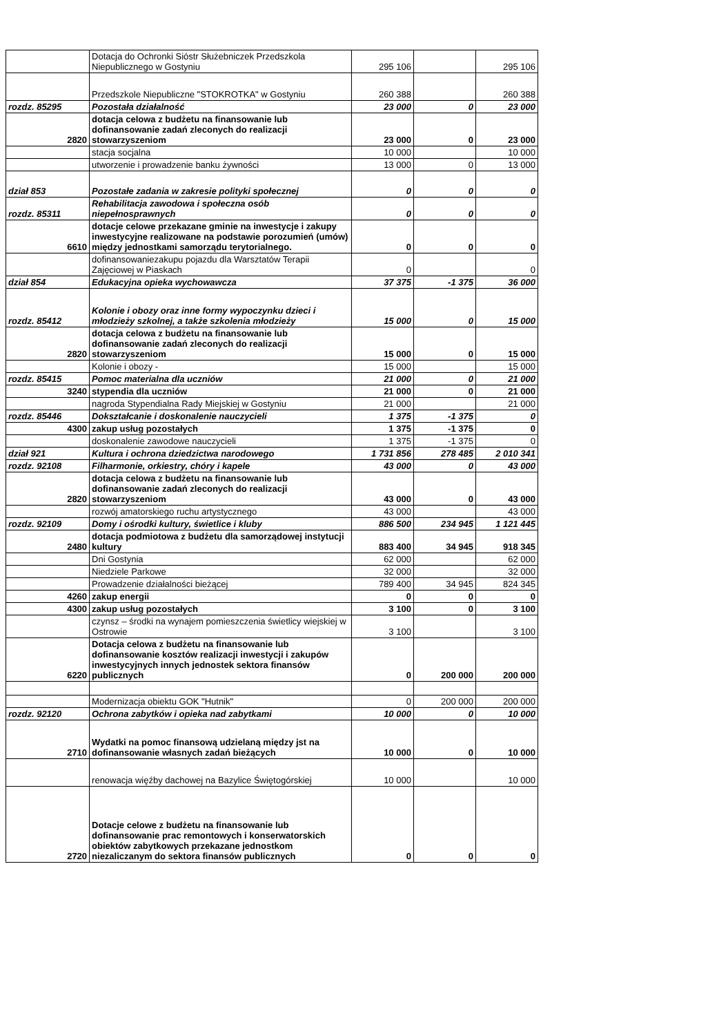| | Dotacja do Ochronki Sióstr Służebniczek Przedszkola Niepublicznego w Gostyniu | 295 106 | | 295 106 |
| | Przedszkole Niepubliczne "STOKROTKA" w Gostyniu | 260 388 | | 260 388 |
| rozdz. 85295 | Pozostała działalność | 23 000 | 0 | 23 000 |
| 2820 | dotacja celowa z budżetu na finansowanie lub dofinansowanie zadań zleconych do realizacji stowarzyszeniom | 23 000 | 0 | 23 000 |
| | stacja socjalna | 10 000 | | 10 000 |
| | utworzenie i prowadzenie banku żywności | 13 000 | 0 | 13 000 |
| dział 853 | Pozostałe zadania w zakresie polityki społecznej | 0 | 0 | 0 |
| rozdz. 85311 | Rehabilitacja zawodowa i społeczna osób niepełnosprawnych | 0 | 0 | 0 |
| 6610 | dotacje celowe przekazane gminie na inwestycje i zakupy inwestycyjne realizowane na podstawie porozumień (umów) między jednostkami samorządu terytorialnego. | 0 | 0 | 0 |
| | dofinansowaniezakupu pojazdu dla Warsztatów Terapii Zajęciowej w Piaskach | 0 | | 0 |
| dział 854 | Edukacyjna opieka wychowawcza | 37 375 | -1 375 | 36 000 |
| rozdz. 85412 | Kolonie i obozy oraz inne formy wypoczynku dzieci i młodzieży szkolnej, a także szkolenia młodzieży | 15 000 | 0 | 15 000 |
| 2820 | dotacja celowa z budżetu na finansowanie lub dofinansowanie zadań zleconych do realizacji stowarzyszeniom | 15 000 | 0 | 15 000 |
| | Kolonie i obozy - | 15 000 | | 15 000 |
| rozdz. 85415 | Pomoc materialna dla uczniów | 21 000 | 0 | 21 000 |
| 3240 | stypendia dla uczniów | 21 000 | 0 | 21 000 |
| | nagroda Stypendialna Rady Miejskiej w Gostyniu | 21 000 | | 21 000 |
| rozdz. 85446 | Dokształcanie i doskonalenie nauczycieli | 1 375 | -1 375 | 0 |
| 4300 | zakup usług pozostałych | 1 375 | -1 375 | 0 |
| | doskonalenie zawodowe nauczycieli | 1 375 | -1 375 | 0 |
| dział 921 | Kultura i ochrona dziedzictwa narodowego | 1 731 856 | 278 485 | 2 010 341 |
| rozdz. 92108 | Filharmonie, orkiestry, chóry i kapele | 43 000 | 0 | 43 000 |
| 2820 | dotacja celowa z budżetu na finansowanie lub dofinansowanie zadań zleconych do realizacji stowarzyszeniom | 43 000 | 0 | 43 000 |
| | rozwój amatorskiego ruchu artystycznego | 43 000 | | 43 000 |
| rozdz. 92109 | Domy i ośrodki kultury, świetlice i kluby | 886 500 | 234 945 | 1 121 445 |
| 2480 | dotacja podmiotowa z budżetu dla samorządowej instytucji kultury | 883 400 | 34 945 | 918 345 |
| | Dni Gostynia | 62 000 | | 62 000 |
| | Niedziele Parkowe | 32 000 | | 32 000 |
| | Prowadzenie działalności bieżącej | 789 400 | 34 945 | 824 345 |
| 4260 | zakup energii | 0 | 0 | 0 |
| 4300 | zakup usług pozostałych | 3 100 | 0 | 3 100 |
| | czynsz – środki na wynajem pomieszczenia świetlicy wiejskiej w Ostrowie | 3 100 | | 3 100 |
| 6220 | Dotacja celowa z budżetu na finansowanie lub dofinansowanie kosztów realizacji inwestycji i zakupów inwestycyjnych innych jednostek sektora finansów publicznych | 0 | 200 000 | 200 000 |
| | Modernizacja obiektu GOK "Hutnik" | 0 | 200 000 | 200 000 |
| rozdz. 92120 | Ochrona zabytków i opieka nad zabytkami | 10 000 | 0 | 10 000 |
| 2710 | Wydatki na pomoc finansową udzielaną między jst na dofinansowanie własnych zadań bieżących | 10 000 | 0 | 10 000 |
| | renowacja więźby dachowej na Bazylice Świętogórskiej | 10 000 | | 10 000 |
| 2720 | Dotacje celowe z budżetu na finansowanie lub dofinansowanie prac remontowych i konserwatorskich obiektów zabytkowych przekazane jednostkom niezaliczanym do sektora finansów publicznych | 0 | 0 | 0 |